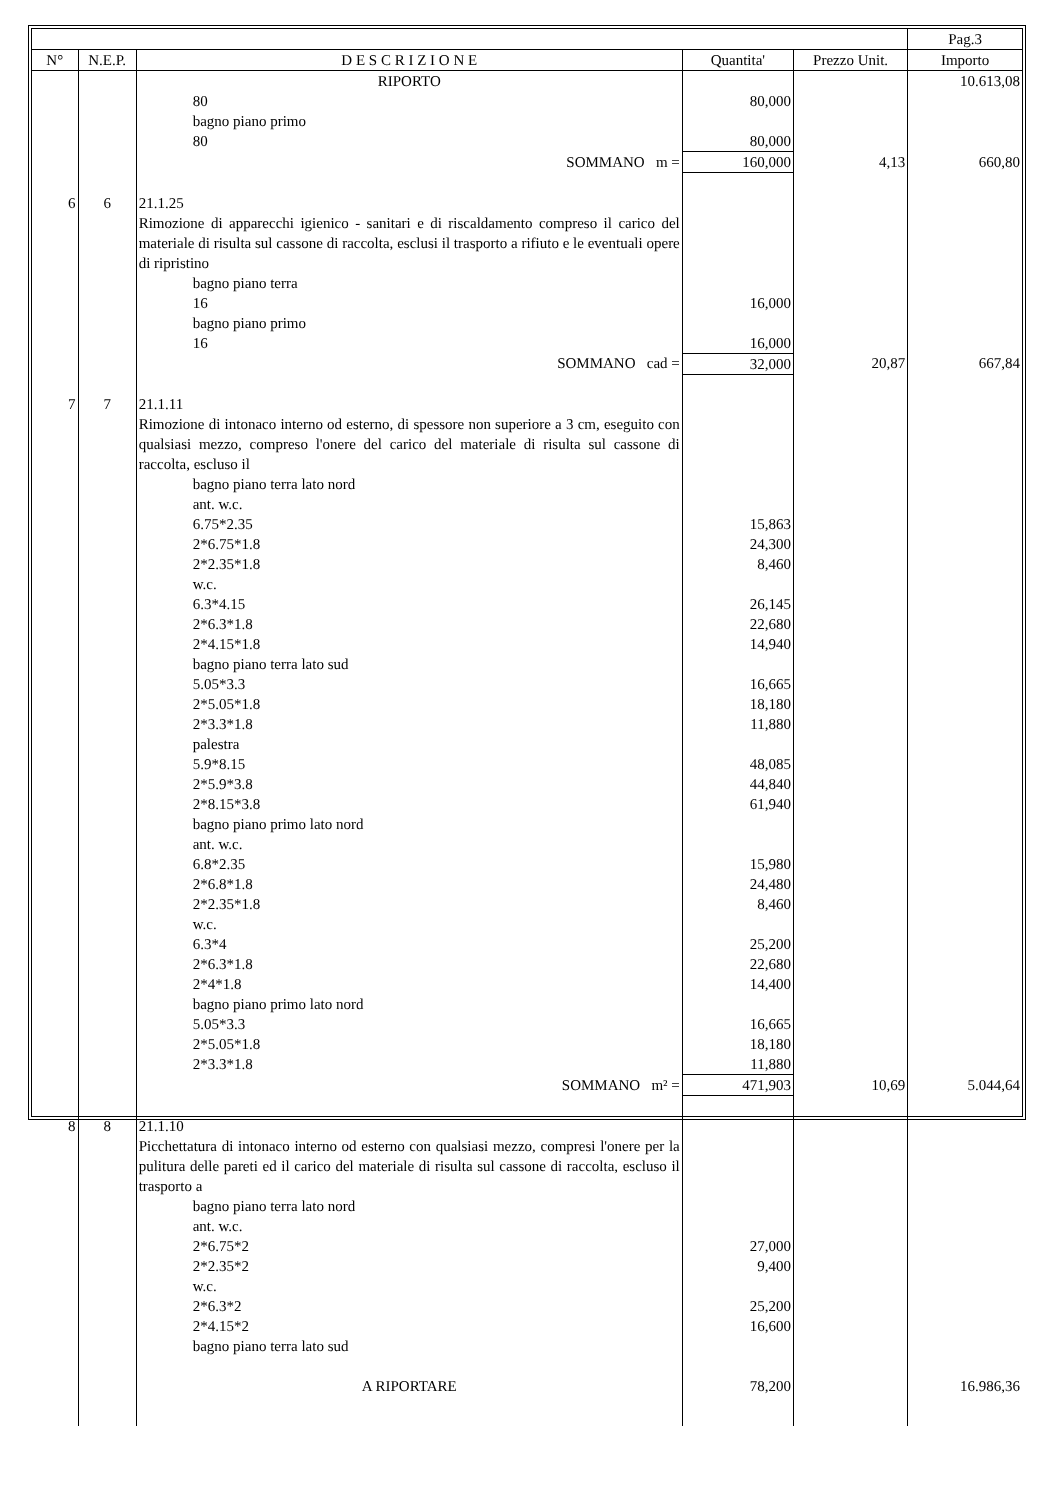| | | | | | Pag.3 |
| --- | --- | --- | --- | --- | --- |
| N° | N.E.P. | D E S C R I Z I O N E | Quantita' | Prezzo Unit. | Importo |
| | | RIPORTO | | | 10.613,08 |
| | | 80 | 80,000 | | |
| | | bagno piano primo | | | |
| | | 80 | 80,000 | | |
| | | SOMMANO m = | 160,000 | 4,13 | 660,80 |
| 6 | 6 | 21.1.25 | | | |
| | | Rimozione di apparecchi igienico - sanitari e di riscaldamento compreso il carico del materiale di risulta sul cassone di raccolta, esclusi il trasporto a rifiuto e le eventuali opere di ripristino | | | |
| | | bagno piano terra | | | |
| | | 16 | 16,000 | | |
| | | bagno piano primo | | | |
| | | 16 | 16,000 | | |
| | | SOMMANO cad = | 32,000 | 20,87 | 667,84 |
| 7 | 7 | 21.1.11 | | | |
| | | Rimozione di intonaco interno od esterno, di spessore non superiore a 3 cm, eseguito con qualsiasi mezzo, compreso l'onere del carico del materiale di risulta sul cassone di raccolta, escluso il | | | |
| | | bagno piano terra lato nord ant. w.c. 6.75*2.35 2*6.75*1.8 2*2.35*1.8 w.c. 6.3*4.15 2*6.3*1.8 2*4.15*1.8 bagno piano terra lato sud 5.05*3.3 2*5.05*1.8 2*3.3*1.8 palestra 5.9*8.15 2*5.9*3.8 2*8.15*3.8 bagno piano primo lato nord ant. w.c. 6.8*2.35 2*6.8*1.8 2*2.35*1.8 w.c. 6.3*4 2*6.3*1.8 2*4*1.8 bagno piano primo lato nord 5.05*3.3 2*5.05*1.8 2*3.3*1.8 | 15,863 24,300 8,460 26,145 22,680 14,940 16,665 18,180 11,880 48,085 44,840 61,940 15,980 24,480 8,460 25,200 22,680 14,400 16,665 18,180 11,880 | | |
| | | SOMMANO m² = | 471,903 | 10,69 | 5.044,64 |
| 8 | 8 | 21.1.10 | | | |
| | | Picchettatura di intonaco interno od esterno con qualsiasi mezzo, compresi l'onere per la pulitura delle pareti ed il carico del materiale di risulta sul cassone di raccolta, escluso il trasporto a | | | |
| | | bagno piano terra lato nord ant. w.c. 2*6.75*2 2*2.35*2 w.c. 2*6.3*2 2*4.15*2 bagno piano terra lato sud | 27,000 9,400 25,200 16,600 | | |
| | | A RIPORTARE | 78,200 | | 16.986,36 |